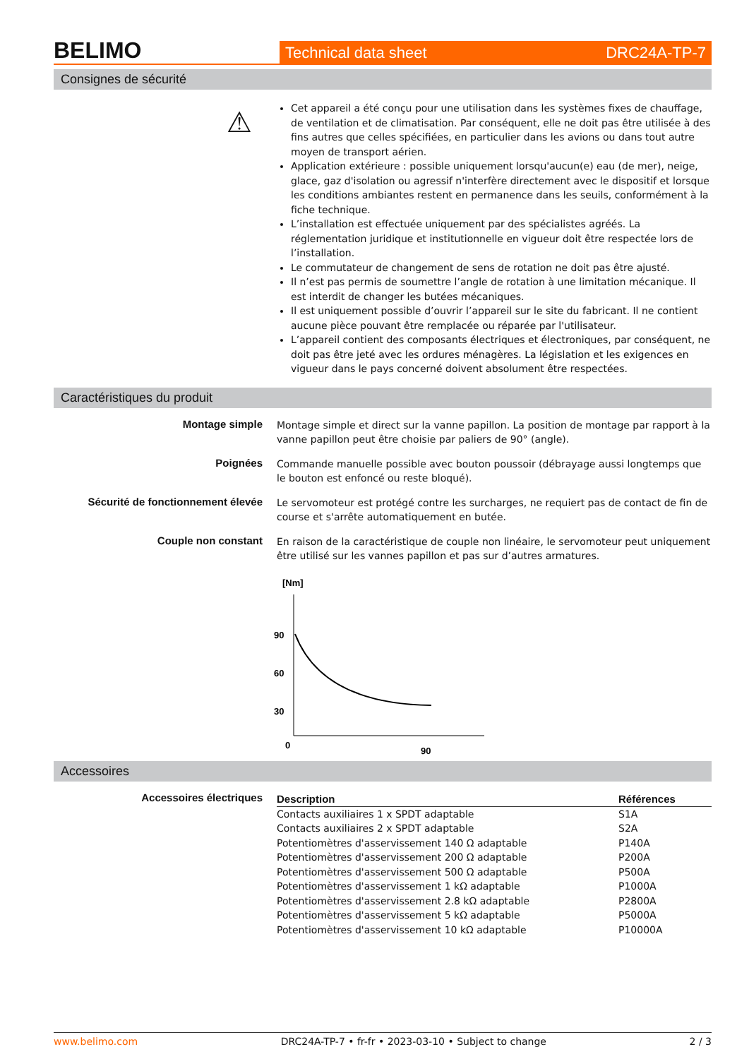BELIMO
Technical data sheet DRC24A-TP-7
Consignes de sécurité
⚠
Cet appareil a été conçu pour une utilisation dans les systèmes fixes de chauffage, de ventilation et de climatisation. Par conséquent, elle ne doit pas être utilisée à des fins autres que celles spécifiées, en particulier dans les avions ou dans tout autre moyen de transport aérien.
Application extérieure : possible uniquement lorsqu'aucun(e) eau (de mer), neige, glace, gaz d'isolation ou agressif n'interfère directement avec le dispositif et lorsque les conditions ambiantes restent en permanence dans les seuils, conformément à la fiche technique.
L’installation est effectuée uniquement par des spécialistes agréés. La réglementation juridique et institutionnelle en vigueur doit être respectée lors de l’installation.
Le commutateur de changement de sens de rotation ne doit pas être ajusté.
Il n’est pas permis de soumettre l’angle de rotation à une limitation mécanique. Il est interdit de changer les butées mécaniques.
Il est uniquement possible d’ouvrir l’appareil sur le site du fabricant. Il ne contient aucune pièce pouvant être remplacée ou réparée par l'utilisateur.
L’appareil contient des composants électriques et électroniques, par conséquent, ne doit pas être jeté avec les ordures ménagères. La législation et les exigences en vigueur dans le pays concerné doivent absolument être respectées.
Caractéristiques du produit
Montage simple Montage simple et direct sur la vanne papillon. La position de montage par rapport à la vanne papillon peut être choisie par paliers de 90° (angle).
Poignées Commande manuelle possible avec bouton poussoir (débrayage aussi longtemps que le bouton est enfoncé ou reste bloqué).
Sécurité de fonctionnement élevée
Le servomoteur est protégé contre les surcharges, ne requiert pas de contact de fin de course et s'arrête automatiquement en butée.
Couple non constant En raison de la caractéristique de couple non linéaire, le servomoteur peut uniquement être utilisé sur les vannes papillon et pas sur d’autres armatures.
[Nm]
90
60
30
0
90
[°]
Accessoires
Accessoires électriques
| Description | Références |
| --- | --- |
| Contacts auxiliaires 1 x SPDT adaptable | S1A |
| Contacts auxiliaires 2 x SPDT adaptable | S2A |
| Potentiomètres d'asservissement 140 Ω adaptable | P140A |
| Potentiomètres d'asservissement 200 Ω adaptable | P200A |
| Potentiomètres d'asservissement 500 Ω adaptable | P500A |
| Potentiomètres d'asservissement 1 kΩ adaptable | P1000A |
| Potentiomètres d'asservissement 2.8 kΩ adaptable | P2800A |
| Potentiomètres d'asservissement 5 kΩ adaptable | P5000A |
| Potentiomètres d'asservissement 10 kΩ adaptable | P10000A |
www.belimo.com DRC24A-TP-7 • fr-fr • 2023-03-10 • Subject to change 2 / 3